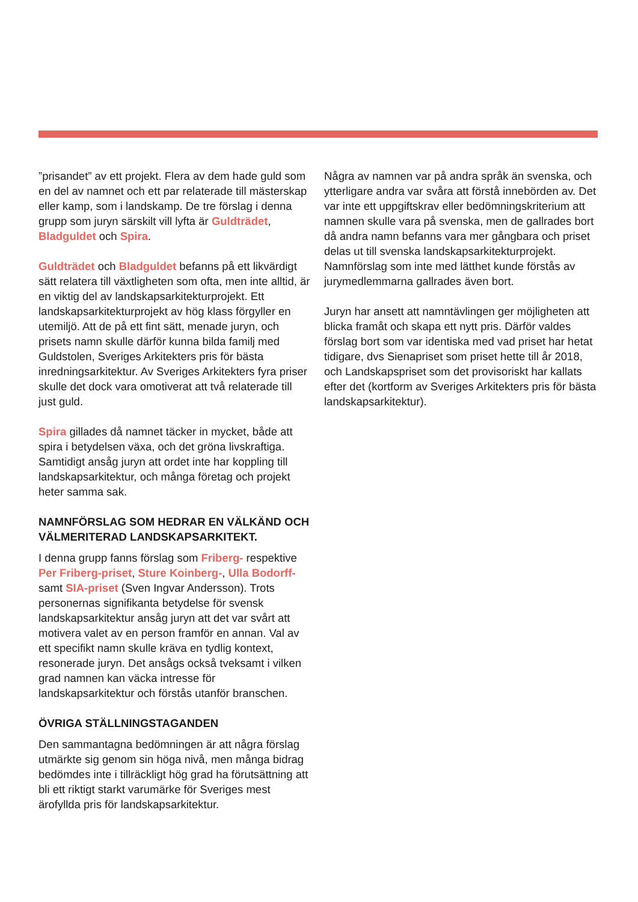”prisandet” av ett projekt. Flera av dem hade guld som en del av namnet och ett par relaterade till mästerskap eller kamp, som i landskamp. De tre förslag i denna grupp som juryn särskilt vill lyfta är Guldträdet, Bladguldet och Spira.
Guldträdet och Bladguldet befanns på ett likvärdigt sätt relatera till växtligheten som ofta, men inte alltid, är en viktig del av landskapsarkitekturprojekt. Ett landskapsarkitekturprojekt av hög klass förgyller en utemiljö. Att de på ett fint sätt, menade juryn, och prisets namn skulle därför kunna bilda familj med Guldstolen, Sveriges Arkitekters pris för bästa inredningsarkitektur. Av Sveriges Arkitekters fyra priser skulle det dock vara omotiverat att två relaterade till just guld.
Spira gillades då namnet täcker in mycket, både att spira i betydelsen växa, och det gröna livskraftiga. Samtidigt ansåg juryn att ordet inte har koppling till landskapsarkitektur, och många företag och projekt heter samma sak.
NAMNFÖRSLAG SOM HEDRAR EN VÄLKÄND OCH VÄLMERITERAD LANDSKAPSARKITEKT.
I denna grupp fanns förslag som Friberg- respektive Per Friberg-priset, Sture Koinberg-, Ulla Bodorff- samt SIA-priset (Sven Ingvar Andersson). Trots personernas signifikanta betydelse för svensk landskapsarkitektur ansåg juryn att det var svårt att motivera valet av en person framför en annan. Val av ett specifikt namn skulle kräva en tydlig kontext, resonerade juryn. Det ansågs också tveksamt i vilken grad namnen kan väcka intresse för landskapsarkitektur och förstås utanför branschen.
ÖVRIGA STÄLLNINGSTAGANDEN
Den sammantagna bedömningen är att några förslag utmärkte sig genom sin höga nivå, men många bidrag bedömdes inte i tillräckligt hög grad ha förutsättning att bli ett riktigt starkt varumärke för Sveriges mest ärofyllda pris för landskapsarkitektur.
Några av namnen var på andra språk än svenska, och ytterligare andra var svåra att förstå innebörden av. Det var inte ett uppgiftskrav eller bedömningskriterium att namnen skulle vara på svenska, men de gallrades bort då andra namn befanns vara mer gångbara och priset delas ut till svenska landskapsarkitekturprojekt. Namnförslag som inte med lätthet kunde förstås av jurymedlemmarna gallrades även bort.
Juryn har ansett att namntävlingen ger möjligheten att blicka framåt och skapa ett nytt pris. Därför valdes förslag bort som var identiska med vad priset har hetat tidigare, dvs Sienapriset som priset hette till år 2018, och Landskapspriset som det provisoriskt har kallats efter det (kortform av Sveriges Arkitekters pris för bästa landskapsarkitektur).